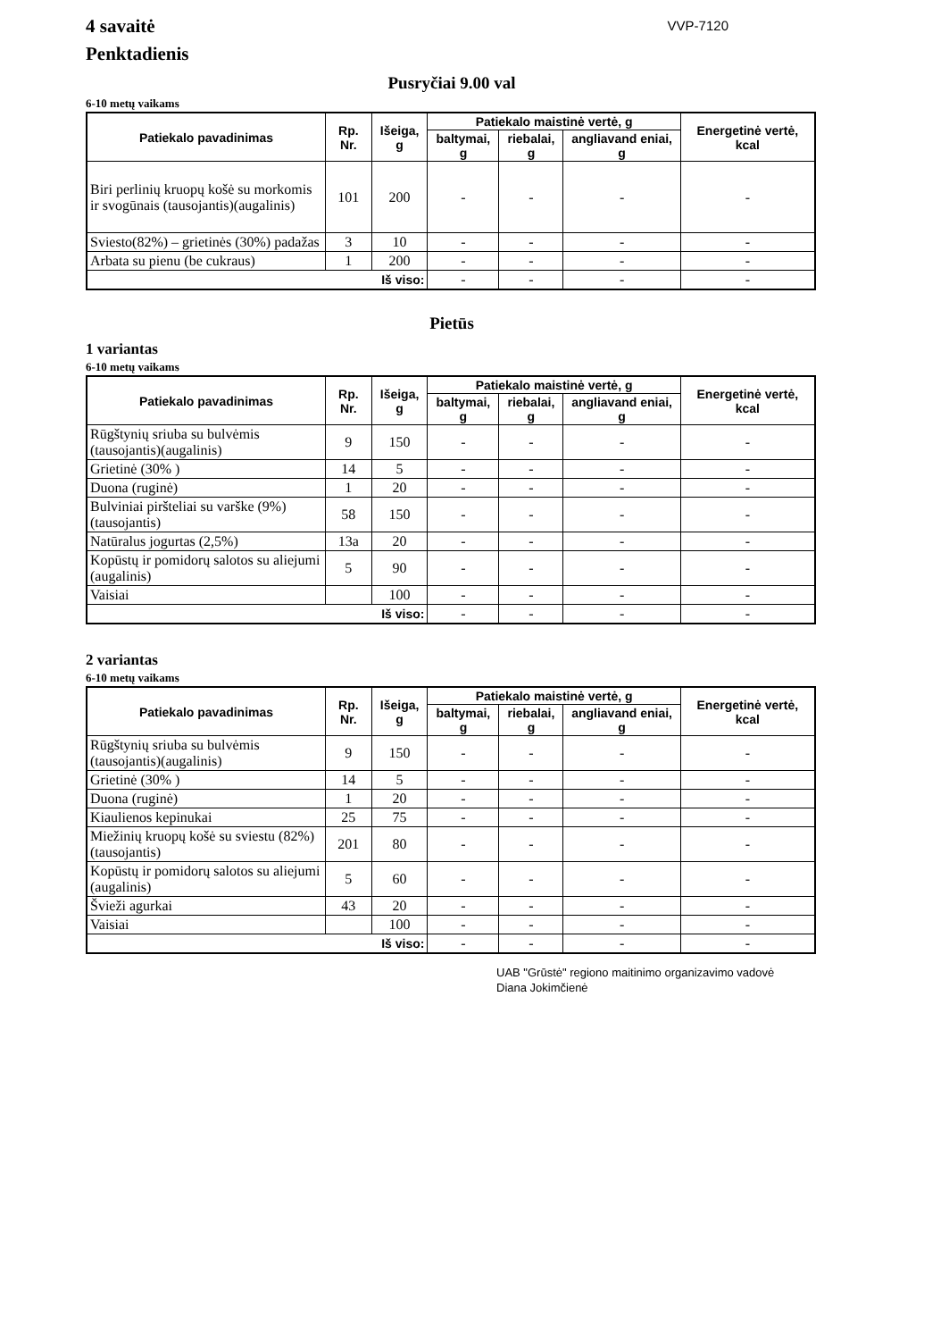4 savaitė
Penktadienis
VVP-7120
Pusryčiai 9.00 val
6-10 metų vaikams
| Patiekalo pavadinimas | Rp. Nr. | Išeiga, g | Patiekalo maistinė vertė, g | | | Energetinė vertė, kcal |
| --- | --- | --- | --- | --- | --- | --- |
| | | | baltymai, g | riebalai, g | angliavand eniai, g | |
| Biri perlinių kruopų košė su morkomis ir svogūnais (tausojantis)(augalinis) | 101 | 200 | - | - | - | - |
| Sviesto(82%) – grietinės (30%) padažas | 3 | 10 | - | - | - | - |
| Arbata su pienu (be cukraus) | 1 | 200 | - | - | - | - |
| Iš viso: | | | - | - | - | - |
Pietūs
1 variantas
6-10 metų vaikams
| Patiekalo pavadinimas | Rp. Nr. | Išeiga, g | Patiekalo maistinė vertė, g | | | Energetinė vertė, kcal |
| --- | --- | --- | --- | --- | --- | --- |
| | | | baltymai, g | riebalai, g | angliavand eniai, g | |
| Rūgštynių sriuba su bulvėmis (tausojantis)(augalinis) | 9 | 150 | - | - | - | - |
| Grietinė (30% ) | 14 | 5 | - | - | - | - |
| Duona (ruginė) | 1 | 20 | - | - | - | - |
| Bulviniai piršteliai su varške (9%)(tausojantis) | 58 | 150 | - | - | - | - |
| Natūralus jogurtas (2,5%) | 13a | 20 | - | - | - | - |
| Kopūstų ir pomidorų salotos su aliejumi (augalinis) | 5 | 90 | - | - | - | - |
| Vaisiai | | 100 | - | - | - | - |
| Iš viso: | | | - | - | - | - |
2 variantas
6-10 metų vaikams
| Patiekalo pavadinimas | Rp. Nr. | Išeiga, g | Patiekalo maistinė vertė, g | | | Energetinė vertė, kcal |
| --- | --- | --- | --- | --- | --- | --- |
| | | | baltymai, g | riebalai, g | angliavand eniai, g | |
| Rūgštynių sriuba su bulvėmis (tausojantis)(augalinis) | 9 | 150 | - | - | - | - |
| Grietinė (30% ) | 14 | 5 | - | - | - | - |
| Duona (ruginė) | 1 | 20 | - | - | - | - |
| Kiaulienos kepinukai | 25 | 75 | - | - | - | - |
| Miežinių kruopų košė su sviestu (82%)(tausojantis) | 201 | 80 | - | - | - | - |
| Kopūstų ir pomidorų salotos su aliejumi (augalinis) | 5 | 60 | - | - | - | - |
| Švieži agurkai | 43 | 20 | - | - | - | - |
| Vaisiai | | 100 | - | - | - | - |
| Iš viso: | | | - | - | - | - |
UAB "Grūstė" regiono maitinimo organizavimo vadovė
Diana Jokimčienė